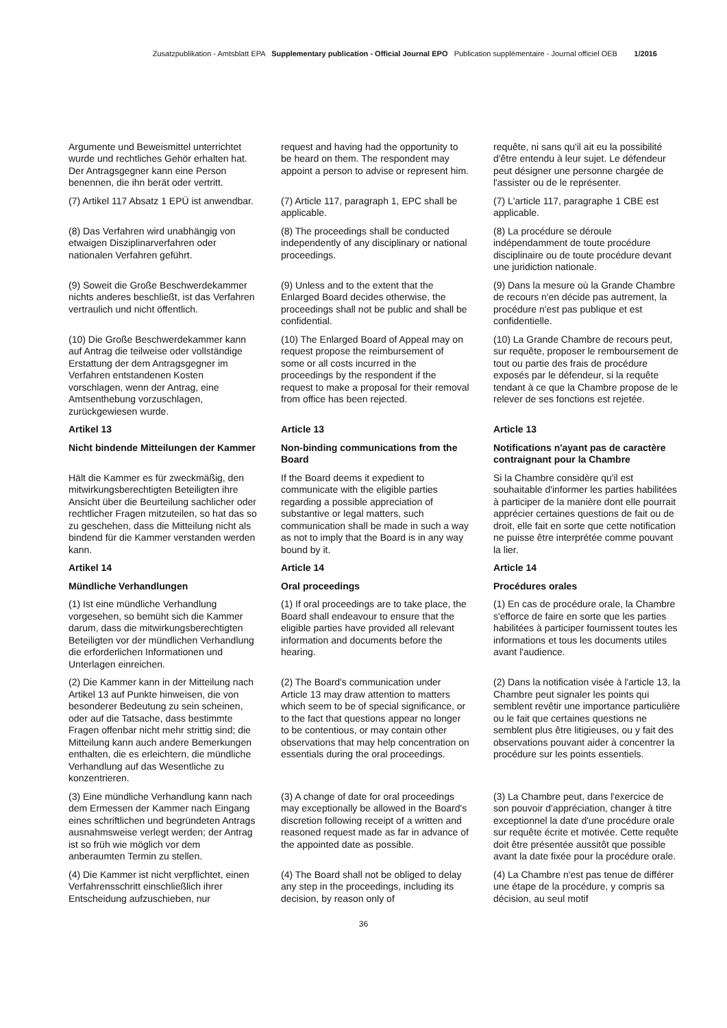Zusatzpublikation - Amtsblatt EPA Supplementary publication - Official Journal EPO Publication supplémentaire - Journal officiel OEB 1/2016
Argumente und Beweismittel unter­richtet wurde und rechtliches Gehör erhalten hat. Der Antragsgegner kann eine Person benennen, die ihn berät oder vertritt.
request and having had the opportunity to be heard on them. The respondent may appoint a person to advise or represent him.
requête, ni sans qu'il ait eu la possibilité d'être entendu à leur sujet. Le défendeur peut désigner une personne chargée de l'assister ou de le représenter.
(7) Artikel 117 Absatz 1 EPÜ ist anwendbar.
(7) Article 117, paragraph 1, EPC shall be applicable.
(7) L'article 117, paragraphe 1 CBE est applicable.
(8) Das Verfahren wird unabhängig von etwaigen Disziplinarverfahren oder nationalen Verfahren geführt.
(8) The proceedings shall be conducted independently of any disciplinary or national proceedings.
(8) La procédure se déroule indépendamment de toute procédure disciplinaire ou de toute procédure devant une juridiction nationale.
(9) Soweit die Große Beschwerde­kammer nichts anderes beschließt, ist das Verfahren vertraulich und nicht öffentlich.
(9) Unless and to the extent that the Enlarged Board decides otherwise, the proceedings shall not be public and shall be confidential.
(9) Dans la mesure où la Grande Chambre de recours n'en décide pas autrement, la procédure n'est pas publique et est confidentielle.
(10) Die Große Beschwerdekammer kann auf Antrag die teilweise oder vollständige Erstattung der dem Antragsgegner im Verfahren entstan­denen Kosten vorschlagen, wenn der Antrag, eine Amtsenthebung vorzu­schlagen, zurückgewiesen wurde.
(10) The Enlarged Board of Appeal may on request propose the reimbursement of some or all costs incurred in the proceedings by the respondent if the request to make a proposal for their removal from office has been rejected.
(10) La Grande Chambre de recours peut, sur requête, proposer le remboursement de tout ou partie des frais de procédure exposés par le défendeur, si la requête tendant à ce que la Chambre propose de le relever de ses fonctions est rejetée.
Artikel 13
Article 13
Article 13
Nicht bindende Mitteilungen der Kammer
Non-binding communications from the Board
Notifications n'ayant pas de caractère contraignant pour la Chambre
Hält die Kammer es für zweckmäßig, den mitwirkungsberechtigten Beteiligten ihre Ansicht über die Beurteilung sach­licher oder rechtlicher Fragen mitzutei­len, so hat das so zu geschehen, dass die Mitteilung nicht als bindend für die Kammer verstanden werden kann.
If the Board deems it expedient to communicate with the eligible parties regarding a possible appreciation of substantive or legal matters, such communication shall be made in such a way as not to imply that the Board is in any way bound by it.
Si la Chambre considère qu'il est souhaitable d'informer les parties habilitées à participer de la manière dont elle pourrait apprécier certaines questions de fait ou de droit, elle fait en sorte que cette notification ne puisse être interprétée comme pouvant la lier.
Artikel 14
Article 14
Article 14
Mündliche Verhandlungen
Oral proceedings
Procédures orales
(1) Ist eine mündliche Verhandlung vorgesehen, so bemüht sich die Kammer darum, dass die mitwirkungs­berechtigten Beteiligten vor der münd­lichen Verhandlung die erforderlichen Informationen und Unterlagen ein­reichen.
(1) If oral proceedings are to take place, the Board shall endeavour to ensure that the eligible parties have provided all relevant information and documents before the hearing.
(1) En cas de procédure orale, la Chambre s'efforce de faire en sorte que les parties habilitées à participer fournissent toutes les informations et tous les documents utiles avant l'audience.
(2) Die Kammer kann in der Mitteilung nach Artikel 13 auf Punkte hinweisen, die von besonderer Bedeutung zu sein scheinen, oder auf die Tatsache, dass bestimmte Fragen offenbar nicht mehr strittig sind; die Mitteilung kann auch andere Bemerkungen enthalten, die es erleichtern, die mündliche Verhandlung auf das Wesentliche zu konzentrieren.
(2) The Board's communication under Article 13 may draw attention to matters which seem to be of special significance, or to the fact that questions appear no longer to be contentious, or may contain other observations that may help concentration on essentials during the oral proceedings.
(2) Dans la notification visée à l'article 13, la Chambre peut signaler les points qui semblent revêtir une importance particulière ou le fait que certaines questions ne semblent plus être litigieuses, ou y fait des observations pouvant aider à concentrer la procédure sur les points essentiels.
(3) Eine mündliche Verhandlung kann nach dem Ermessen der Kammer nach Eingang eines schriftlichen und begründeten Antrags ausnahmsweise verlegt werden; der Antrag ist so früh wie möglich vor dem anberaumten Termin zu stellen.
(3) A change of date for oral proceedings may exceptionally be allowed in the Board's discretion following receipt of a written and reasoned request made as far in advance of the appointed date as possible.
(3) La Chambre peut, dans l'exercice de son pouvoir d'appréciation, changer à titre exceptionnel la date d'une procédure orale sur requête écrite et motivée. Cette requête doit être présentée aussitôt que possible avant la date fixée pour la procédure orale.
(4) Die Kammer ist nicht verpflichtet, einen Verfahrensschritt einschließlich ihrer Entscheidung aufzuschieben, nur
(4) The Board shall not be obliged to delay any step in the proceedings, including its decision, by reason only of
(4) La Chambre n'est pas tenue de différer une étape de la procédure, y compris sa décision, au seul motif
36